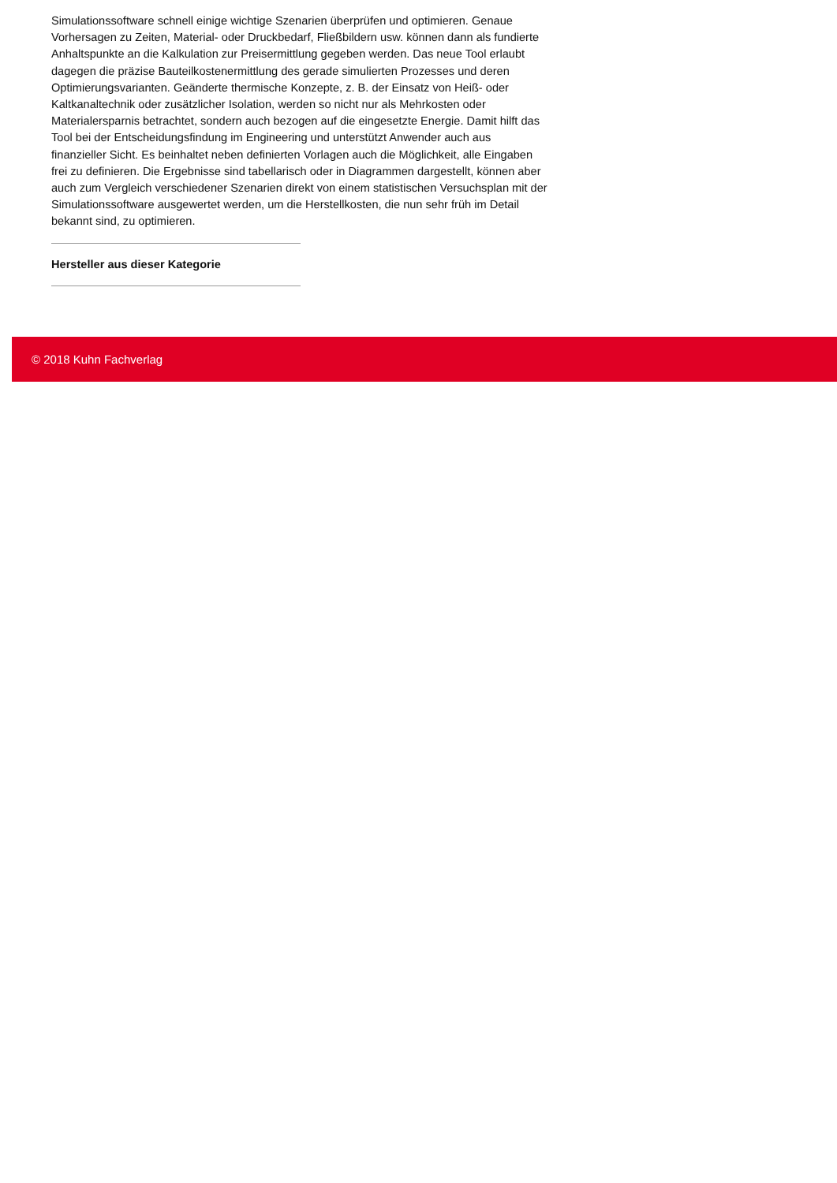Simulationssoftware schnell einige wichtige Szenarien überprüfen und optimieren. Genaue Vorhersagen zu Zeiten, Material- oder Druckbedarf, Fließbildern usw. können dann als fundierte Anhaltspunkte an die Kalkulation zur Preisermittlung gegeben werden. Das neue Tool erlaubt dagegen die präzise Bauteilkostenermittlung des gerade simulierten Prozesses und deren Optimierungsvarianten. Geänderte thermische Konzepte, z. B. der Einsatz von Heiß- oder Kaltkanaltechnik oder zusätzlicher Isolation, werden so nicht nur als Mehrkosten oder Materialersparnis betrachtet, sondern auch bezogen auf die eingesetzte Energie. Damit hilft das Tool bei der Entscheidungsfindung im Engineering und unterstützt Anwender auch aus finanzieller Sicht. Es beinhaltet neben definierten Vorlagen auch die Möglichkeit, alle Eingaben frei zu definieren. Die Ergebnisse sind tabellarisch oder in Diagrammen dargestellt, können aber auch zum Vergleich verschiedener Szenarien direkt von einem statistischen Versuchsplan mit der Simulationssoftware ausgewertet werden, um die Herstellkosten, die nun sehr früh im Detail bekannt sind, zu optimieren.
Hersteller aus dieser Kategorie
© 2018 Kuhn Fachverlag